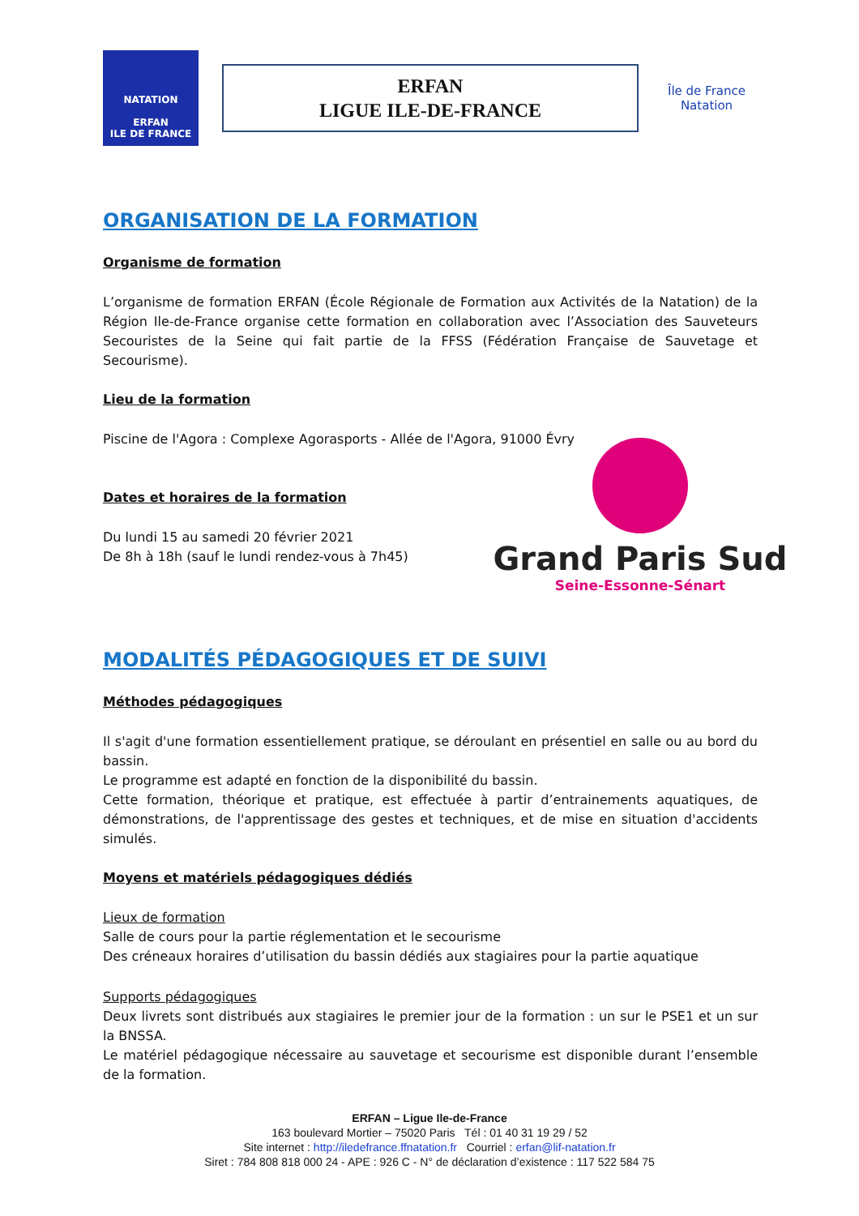NATATION
ERFAN
ILE DE FRANCE
ERFAN
LIGUE ILE-DE-FRANCE
Île de France
Natation
ORGANISATION DE LA FORMATION
Organisme de formation
L’organisme de formation ERFAN (École Régionale de Formation aux Activités de la Natation) de la Région Ile-de-France organise cette formation en collaboration avec l’Association des Sauveteurs Secouristes de la Seine qui fait partie de la FFSS (Fédération Française de Sauvetage et Secourisme).
Lieu de la formation
Piscine de l'Agora : Complexe Agorasports - Allée de l'Agora, 91000 Évry
Dates et horaires de la formation
Du lundi 15 au samedi 20 février 2021
De 8h à 18h (sauf le lundi rendez-vous à 7h45)
Grand Paris Sud
Seine-Essonne-Sénart
MODALITÉS PÉDAGOGIQUES ET DE SUIVI
Méthodes pédagogiques
Il s'agit d'une formation essentiellement pratique, se déroulant en présentiel en salle ou au bord du bassin.
Le programme est adapté en fonction de la disponibilité du bassin.
Cette formation, théorique et pratique, est effectuée à partir d’entrainements aquatiques, de démonstrations, de l'apprentissage des gestes et techniques, et de mise en situation d'accidents simulés.
Moyens et matériels pédagogiques dédiés
Lieux de formation
Salle de cours pour la partie réglementation et le secourisme
Des créneaux horaires d’utilisation du bassin dédiés aux stagiaires pour la partie aquatique
Supports pédagogiques
Deux livrets sont distribués aux stagiaires le premier jour de la formation : un sur le PSE1 et un sur la BNSSA.
Le matériel pédagogique nécessaire au sauvetage et secourisme est disponible durant l’ensemble de la formation.
ERFAN – Ligue Ile-de-France
163 boulevard Mortier – 75020 Paris Tél : 01 40 31 19 29 / 52
Site internet : http://iledefrance.ffnatation.fr Courriel : erfan@lif-natation.fr
Siret : 784 808 818 000 24 - APE : 926 C - N° de déclaration d’existence : 117 522 584 75